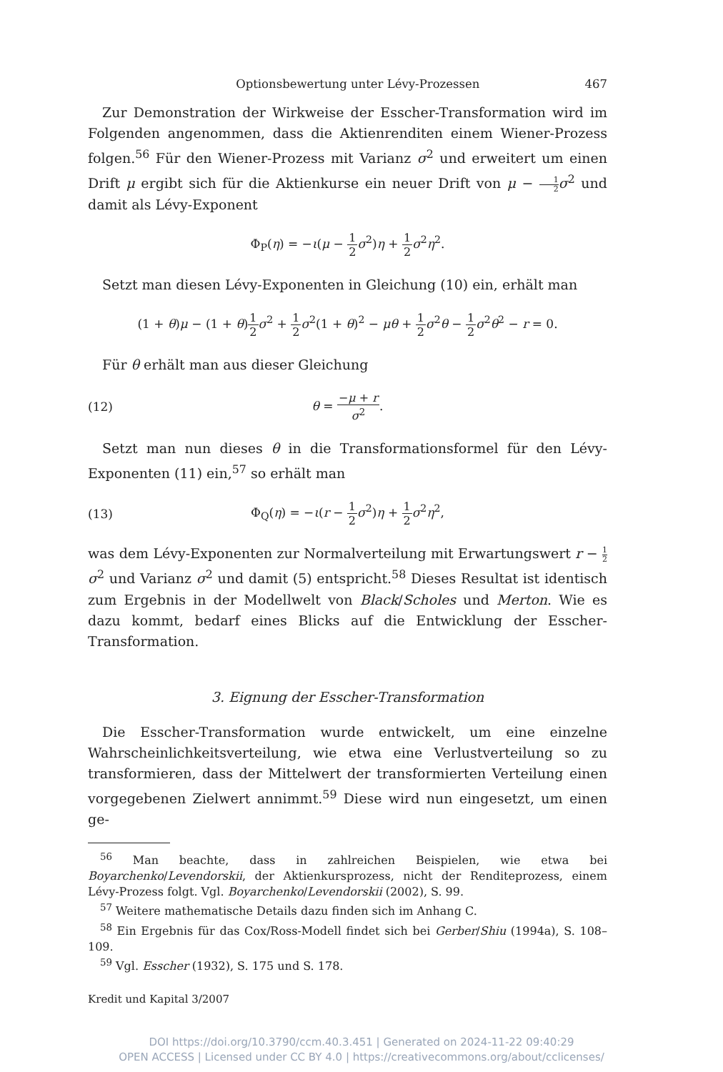Optionsbewertung unter Lévy-Prozessen 467
Zur Demonstration der Wirkweise der Esscher-Transformation wird im Folgenden angenommen, dass die Aktienrenditen einem Wiener-Prozess folgen.<sup>56</sup> Für den Wiener-Prozess mit Varianz σ<sup>2</sup> und erweitert um einen Drift μ ergibt sich für die Aktienkurse ein neuer Drift von μ − 1 2 σ<sup>2</sup> und damit als Lévy-Exponent
Φ<sub>P</sub>(η) = −ι(μ − 1 2 σ<sup>2</sup>)η + 1 2 σ<sup>2</sup>η<sup>2</sup>.
Setzt man diesen Lévy-Exponenten in Gleichung (10) ein, erhält man
(1 + θ)μ − (1 + θ)1 2 σ<sup>2</sup> + 1 2 σ<sup>2</sup>(1 + θ)<sup>2</sup> − μθ + 1 2 σ<sup>2</sup>θ − 1 2 σ<sup>2</sup>θ<sup>2</sup> − r = 0.
Für θ erhält man aus dieser Gleichung
(12) θ = −μ + r σ<sup>2</sup>.
Setzt man nun dieses θ in die Transformationsformel für den Lévy-Exponenten (11) ein,<sup>57</sup> so erhält man
(13) Φ<sub>Q</sub>(η) = −ι(r − 1 2 σ<sup>2</sup>)η + 1 2 σ<sup>2</sup>η<sup>2</sup>,
was dem Lévy-Exponenten zur Normalverteilung mit Erwartungswert r − 1 2 σ<sup>2</sup> und Varianz σ<sup>2</sup> und damit (5) entspricht.<sup>58</sup> Dieses Resultat ist identisch zum Ergebnis in der Modellwelt von Black/Scholes und Merton. Wie es dazu kommt, bedarf eines Blicks auf die Entwicklung der Esscher-Transformation.
3. Eignung der Esscher-Transformation
Die Esscher-Transformation wurde entwickelt, um eine einzelne Wahrscheinlichkeitsverteilung, wie etwa eine Verlustverteilung so zu transformieren, dass der Mittelwert der transformierten Verteilung einen vorgegebenen Zielwert annimmt.<sup>59</sup> Diese wird nun eingesetzt, um einen ge-
<sup>56</sup> Man beachte, dass in zahlreichen Beispielen, wie etwa bei Boyarchenko/Levendorskii, der Aktienkursprozess, nicht der Renditeprozess, einem Lévy-Prozess folgt. Vgl. Boyarchenko/Levendorskii (2002), S. 99.
<sup>57</sup> Weitere mathematische Details dazu finden sich im Anhang C.
<sup>58</sup> Ein Ergebnis für das Cox/Ross-Modell findet sich bei Gerber/Shiu (1994a), S. 108–109.
<sup>59</sup> Vgl. Esscher (1932), S. 175 und S. 178.
Kredit und Kapital 3/2007
DOI https://doi.org/10.3790/ccm.40.3.451 | Generated on 2024-11-22 09:40:29
OPEN ACCESS | Licensed under CC BY 4.0 | https://creativecommons.org/about/cclicenses/